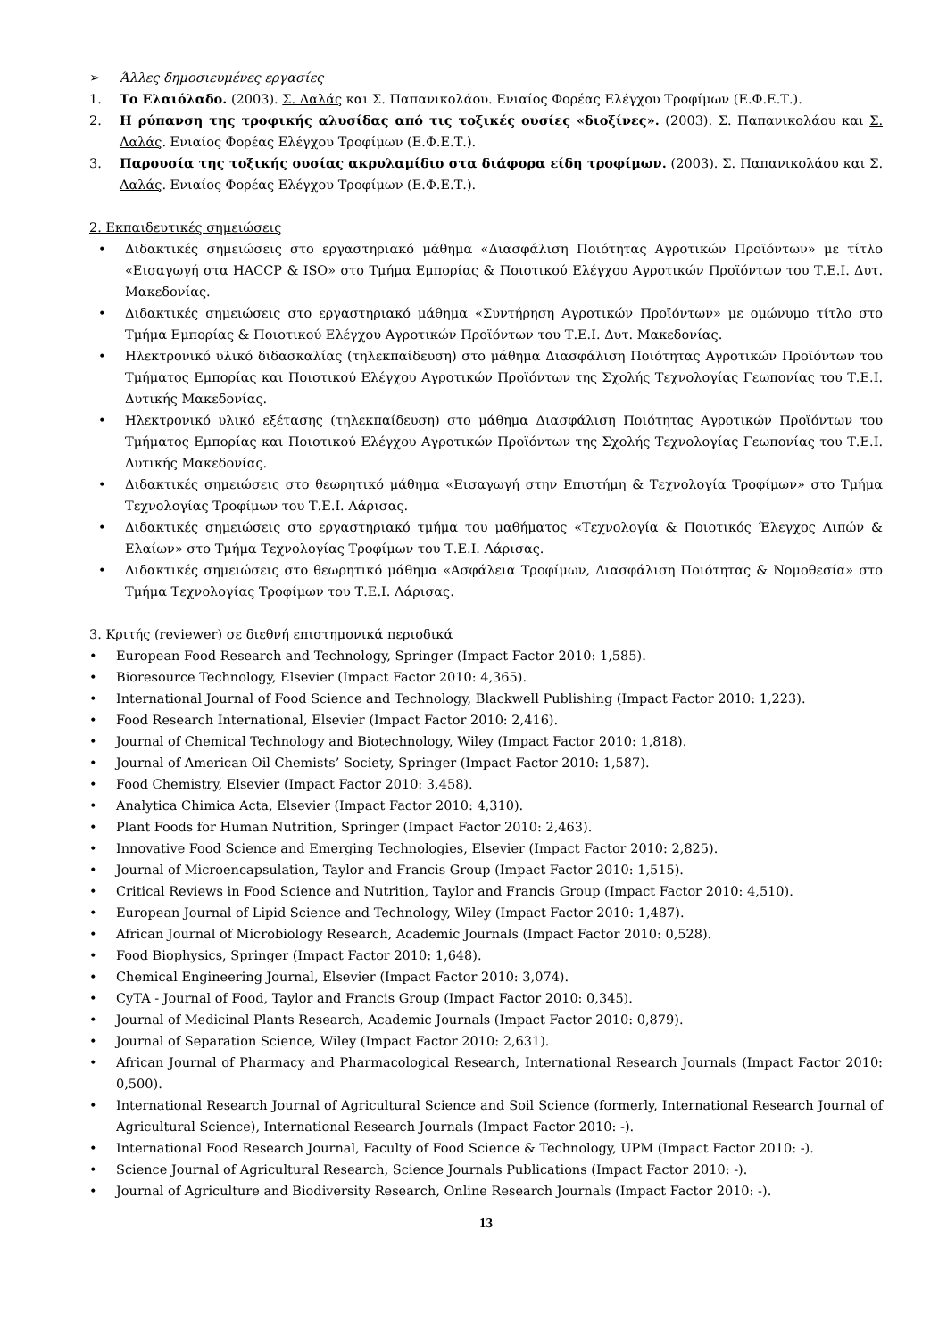➢ Άλλες δημοσιευμένες εργασίες
1. Το Ελαιόλαδο. (2003). Σ. Λαλάς και Σ. Παπανικολάου. Ενιαίος Φορέας Ελέγχου Τροφίμων (Ε.Φ.Ε.Τ.).
2. Η ρύπανση της τροφικής αλυσίδας από τις τοξικές ουσίες «διοξίνες». (2003). Σ. Παπανικολάου και Σ. Λαλάς. Ενιαίος Φορέας Ελέγχου Τροφίμων (Ε.Φ.Ε.Τ.).
3. Παρουσία της τοξικής ουσίας ακρυλαμίδιο στα διάφορα είδη τροφίμων. (2003). Σ. Παπανικολάου και Σ. Λαλάς. Ενιαίος Φορέας Ελέγχου Τροφίμων (Ε.Φ.Ε.Τ.).
2. Εκπαιδευτικές σημειώσεις
• Διδακτικές σημειώσεις στο εργαστηριακό μάθημα «Διασφάλιση Ποιότητας Αγροτικών Προϊόντων» με τίτλο «Εισαγωγή στα HACCP & ISO» στο Τμήμα Εμπορίας & Ποιοτικού Ελέγχου Αγροτικών Προϊόντων του Τ.Ε.Ι. Δυτ. Μακεδονίας.
• Διδακτικές σημειώσεις στο εργαστηριακό μάθημα «Συντήρηση Αγροτικών Προϊόντων» με ομώνυμο τίτλο στο Τμήμα Εμπορίας & Ποιοτικού Ελέγχου Αγροτικών Προϊόντων του Τ.Ε.Ι. Δυτ. Μακεδονίας.
• Ηλεκτρονικό υλικό διδασκαλίας (τηλεκπαίδευση) στο μάθημα Διασφάλιση Ποιότητας Αγροτικών Προϊόντων του Τμήματος Εμπορίας και Ποιοτικού Ελέγχου Αγροτικών Προϊόντων της Σχολής Τεχνολογίας Γεωπονίας του Τ.Ε.Ι. Δυτικής Μακεδονίας.
• Ηλεκτρονικό υλικό εξέτασης (τηλεκπαίδευση) στο μάθημα Διασφάλιση Ποιότητας Αγροτικών Προϊόντων του Τμήματος Εμπορίας και Ποιοτικού Ελέγχου Αγροτικών Προϊόντων της Σχολής Τεχνολογίας Γεωπονίας του Τ.Ε.Ι. Δυτικής Μακεδονίας.
• Διδακτικές σημειώσεις στο θεωρητικό μάθημα «Εισαγωγή στην Επιστήμη & Τεχνολογία Τροφίμων» στο Τμήμα Τεχνολογίας Τροφίμων του Τ.Ε.Ι. Λάρισας.
• Διδακτικές σημειώσεις στο εργαστηριακό τμήμα του μαθήματος «Τεχνολογία & Ποιοτικός Έλεγχος Λιπών & Ελαίων» στο Τμήμα Τεχνολογίας Τροφίμων του Τ.Ε.Ι. Λάρισας.
• Διδακτικές σημειώσεις στο θεωρητικό μάθημα «Ασφάλεια Τροφίμων, Διασφάλιση Ποιότητας & Νομοθεσία» στο Τμήμα Τεχνολογίας Τροφίμων του Τ.Ε.Ι. Λάρισας.
3. Κριτής (reviewer) σε διεθνή επιστημονικά περιοδικά
• European Food Research and Technology, Springer (Impact Factor 2010: 1,585).
• Bioresource Technology, Elsevier (Impact Factor 2010: 4,365).
• International Journal of Food Science and Technology, Blackwell Publishing (Impact Factor 2010: 1,223).
• Food Research International, Elsevier (Impact Factor 2010: 2,416).
• Journal of Chemical Technology and Biotechnology, Wiley (Impact Factor 2010: 1,818).
• Journal of American Oil Chemists’ Society, Springer (Impact Factor 2010: 1,587).
• Food Chemistry, Elsevier (Impact Factor 2010: 3,458).
• Analytica Chimica Acta, Elsevier (Impact Factor 2010: 4,310).
• Plant Foods for Human Nutrition, Springer (Impact Factor 2010: 2,463).
• Innovative Food Science and Emerging Technologies, Elsevier (Impact Factor 2010: 2,825).
• Journal of Microencapsulation, Taylor and Francis Group (Impact Factor 2010: 1,515).
• Critical Reviews in Food Science and Nutrition, Taylor and Francis Group (Impact Factor 2010: 4,510).
• European Journal of Lipid Science and Technology, Wiley (Impact Factor 2010: 1,487).
• African Journal of Microbiology Research, Academic Journals (Impact Factor 2010: 0,528).
• Food Biophysics, Springer (Impact Factor 2010: 1,648).
• Chemical Engineering Journal, Elsevier (Impact Factor 2010: 3,074).
• CyTA - Journal of Food, Taylor and Francis Group (Impact Factor 2010: 0,345).
• Journal of Medicinal Plants Research, Academic Journals (Impact Factor 2010: 0,879).
• Journal of Separation Science, Wiley (Impact Factor 2010: 2,631).
• African Journal of Pharmacy and Pharmacological Research, International Research Journals (Impact Factor 2010: 0,500).
• International Research Journal of Agricultural Science and Soil Science (formerly, International Research Journal of Agricultural Science), International Research Journals (Impact Factor 2010: -).
• International Food Research Journal, Faculty of Food Science & Technology, UPM (Impact Factor 2010: -).
• Science Journal of Agricultural Research, Science Journals Publications (Impact Factor 2010: -).
• Journal of Agriculture and Biodiversity Research, Online Research Journals (Impact Factor 2010: -).
13